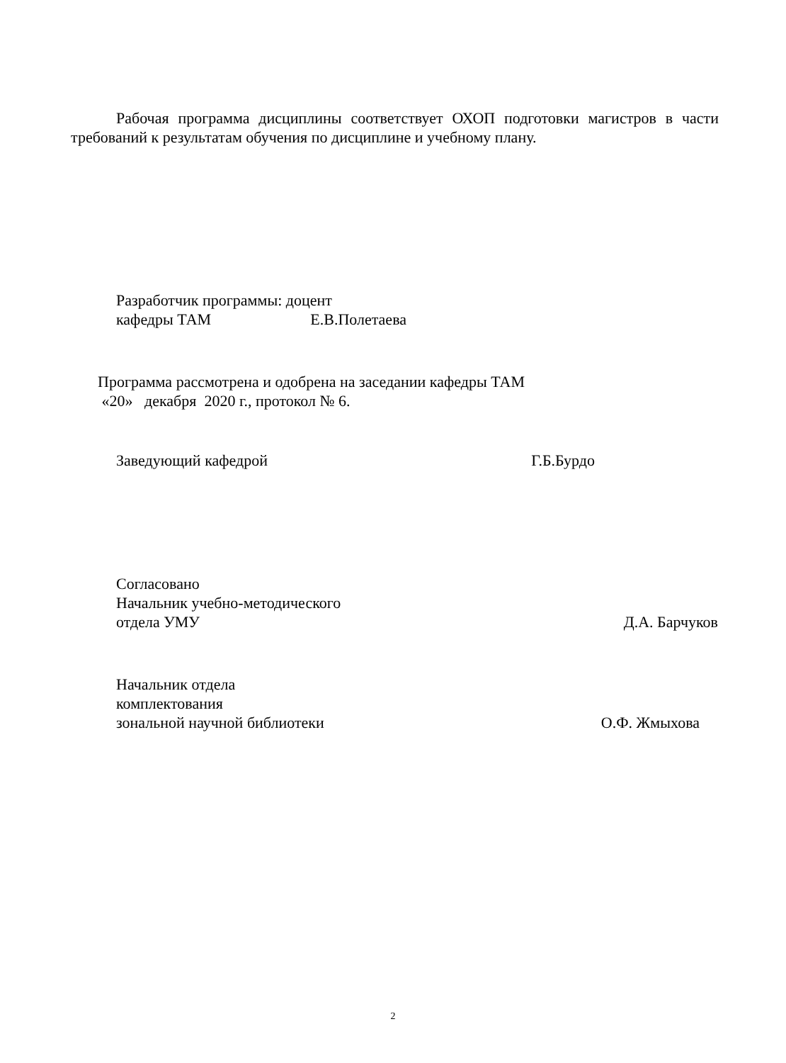Рабочая программа дисциплины соответствует ОХОП подготовки магистров в части требований к результатам обучения по дисциплине и учебному плану.
Разработчик программы: доцент
кафедры ТАМ Е.В.Полетаева
Программа рассмотрена и одобрена на заседании кафедры ТАМ
«20» декабря 2020 г., протокол № 6.
Заведующий кафедрой Г.Б.Бурдо
Согласовано
Начальник учебно-методического
отдела УМУ Д.А. Барчуков
Начальник отдела
комплектования
зональной научной библиотеки О.Ф. Жмыхова
2